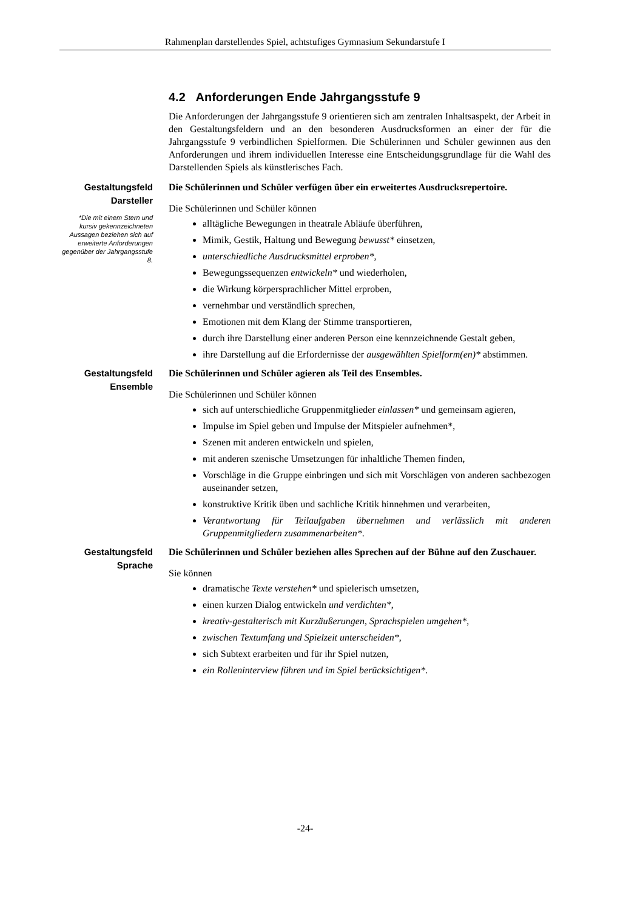Rahmenplan darstellendes Spiel, achtstufiges Gymnasium Sekundarstufe I
4.2 Anforderungen Ende Jahrgangsstufe 9
Die Anforderungen der Jahrgangsstufe 9 orientieren sich am zentralen Inhaltsaspekt, der Arbeit in den Gestaltungsfeldern und an den besonderen Ausdrucksformen an einer der für die Jahrgangsstufe 9 verbindlichen Spielformen. Die Schülerinnen und Schüler gewinnen aus den Anforderungen und ihrem individuellen Interesse eine Entscheidungsgrundlage für die Wahl des Darstellenden Spiels als künstlerisches Fach.
Gestaltungsfeld
Darsteller
*Die mit einem Stern und kursiv gekennzeichneten Aussagen beziehen sich auf erweiterte Anforderungen gegenüber der Jahrgangsstufe 8.
Die Schülerinnen und Schüler verfügen über ein erweitertes Ausdrucksrepertoire.
Die Schülerinnen und Schüler können
alltägliche Bewegungen in theatrale Abläufe überführen,
Mimik, Gestik, Haltung und Bewegung bewusst* einsetzen,
unterschiedliche Ausdrucksmittel erproben*,
Bewegungssequenzen entwickeln* und wiederholen,
die Wirkung körpersprachlicher Mittel erproben,
vernehmbar und verständlich sprechen,
Emotionen mit dem Klang der Stimme transportieren,
durch ihre Darstellung einer anderen Person eine kennzeichnende Gestalt geben,
ihre Darstellung auf die Erfordernisse der ausgewählten Spielform(en)* abstimmen.
Gestaltungsfeld
Ensemble
Die Schülerinnen und Schüler agieren als Teil des Ensembles.
Die Schülerinnen und Schüler können
sich auf unterschiedliche Gruppenmitglieder einlassen* und gemeinsam agieren,
Impulse im Spiel geben und Impulse der Mitspieler aufnehmen*,
Szenen mit anderen entwickeln und spielen,
mit anderen szenische Umsetzungen für inhaltliche Themen finden,
Vorschläge in die Gruppe einbringen und sich mit Vorschlägen von anderen sachbezogen auseinander setzen,
konstruktive Kritik üben und sachliche Kritik hinnehmen und verarbeiten,
Verantwortung für Teilaufgaben übernehmen und verlässlich mit anderen Gruppenmitgliedern zusammenarbeiten*.
Gestaltungsfeld
Sprache
Die Schülerinnen und Schüler beziehen alles Sprechen auf der Bühne auf den Zuschauer.
Sie können
dramatische Texte verstehen* und spielerisch umsetzen,
einen kurzen Dialog entwickeln und verdichten*,
kreativ-gestalterisch mit Kurzäußerungen, Sprachspielen umgehen*,
zwischen Textumfang und Spielzeit unterscheiden*,
sich Subtext erarbeiten und für ihr Spiel nutzen,
ein Rolleninterview führen und im Spiel berücksichtigen*.
-24-